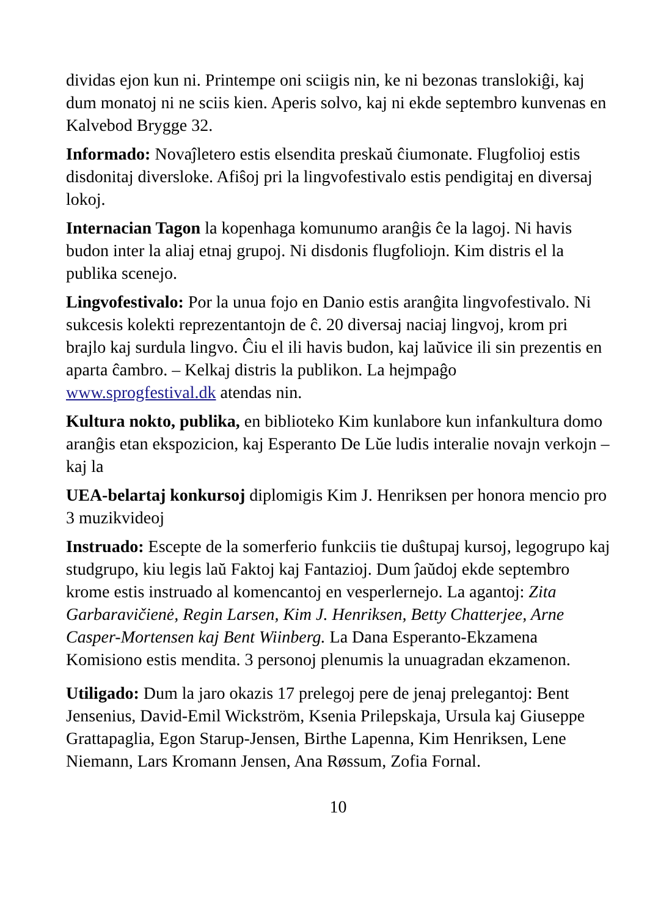dividas ejon kun ni. Printempe oni sciigis nin, ke ni bezonas translokiĝi, kaj dum monatoj ni ne sciis kien. Aperis solvo, kaj ni ekde septembro kunvenas en Kalvebod Brygge 32.
Informado: Novaĵletero estis elsendita preskaŭ ĉiumonate. Flugfolioj estis disdonitaj diversloke. Afiŝoj pri la lingvofestivalo estis pendigitaj en diversaj lokoj.
Internacian Tagon la kopenhaga komunumo aranĝis ĉe la lagoj. Ni havis budon inter la aliaj etnaj grupoj. Ni disdonis flugfoliojn. Kim distris el la publika scenejo.
Lingvofestivalo: Por la unua fojo en Danio estis aranĝita lingvofestivalo. Ni sukcesis kolekti reprezentantojn de ĉ. 20 diversaj naciaj lingvoj, krom pri brajlo kaj surdula lingvo. Ĉiu el ili havis budon, kaj laŭvice ili sin prezentis en aparta ĉambro. – Kelkaj distris la publikon. La hejmpaĝo www.sprogfestival.dk atendas nin.
Kultura nokto, publika, en biblioteko Kim kunlabore kun infankultura domo aranĝis etan ekspozicion, kaj Esperanto De Lŭe ludis interalie novajn verkojn – kaj la
UEA-belartaj konkursoj diplomigis Kim J. Henriksen per honora mencio pro 3 muzikvideoj
Instruado: Escepte de la somerferio funkciis tie duŝtupaj kursoj, legogrupo kaj studgrupo, kiu legis laŭ Faktoj kaj Fantazioj. Dum ĵaŭdoj ekde septembro krome estis instruado al komencantoj en vesperlernejo. La agantoj: Zita Garbaravičienė, Regin Larsen, Kim J. Henriksen, Betty Chatterjee, Arne Casper-Mortensen kaj Bent Wiinberg. La Dana Esperanto-Ekzamena Komisiono estis mendita. 3 personoj plenumis la unuagradan ekzamenon.
Utiligado: Dum la jaro okazis 17 prelegoj pere de jenaj prelegantoj: Bent Jensenius, David-Emil Wickström, Ksenia Prilepskaja, Ursula kaj Giuseppe Grattapaglia, Egon Starup-Jensen, Birthe Lapenna, Kim Henriksen, Lene Niemann, Lars Kromann Jensen, Ana Røssum, Zofia Fornal.
10